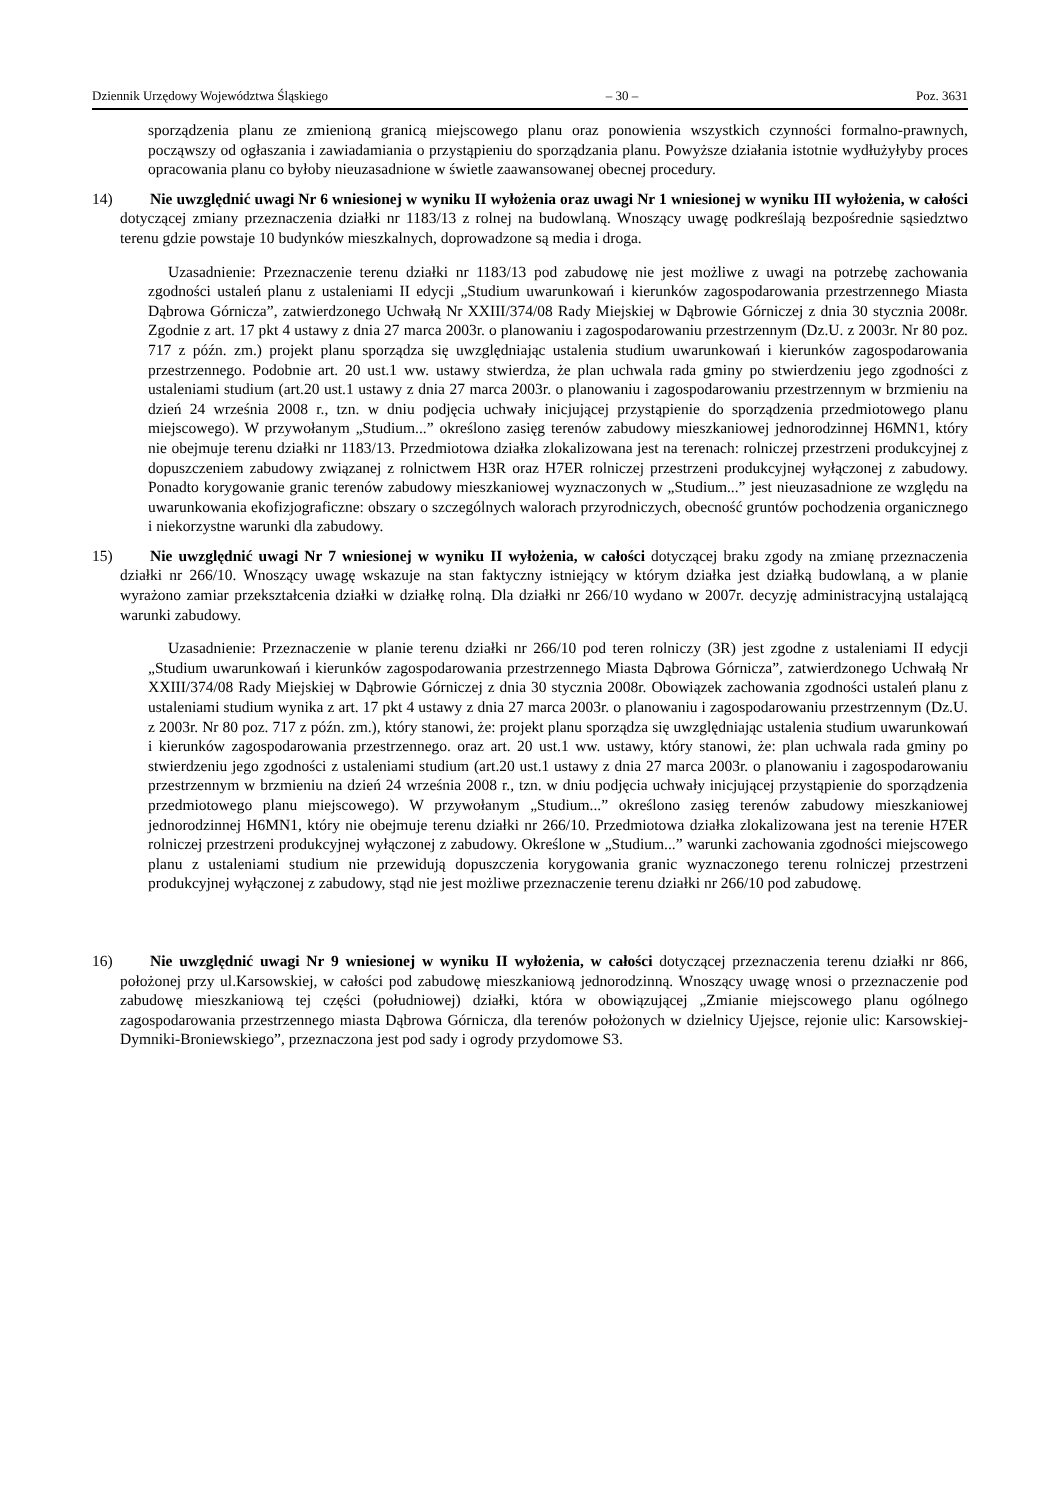Dziennik Urzędowy Województwa Śląskiego – 30 – Poz. 3631
sporządzenia planu ze zmienioną granicą miejscowego planu oraz ponowienia wszystkich czynności formalno-prawnych, począwszy od ogłaszania i zawiadamiania o przystąpieniu do sporządzania planu. Powyższe działania istotnie wydłużyłyby proces opracowania planu co byłoby nieuzasadnione w świetle zaawansowanej obecnej procedury.
14) Nie uwzględnić uwagi Nr 6 wniesionej w wyniku II wyłożenia oraz uwagi Nr 1 wniesionej w wyniku III wyłożenia, w całości dotyczącej zmiany przeznaczenia działki nr 1183/13 z rolnej na budowlaną. Wnoszący uwagę podkreślają bezpośrednie sąsiedztwo terenu gdzie powstaje 10 budynków mieszkalnych, doprowadzone są media i droga.
Uzasadnienie: Przeznaczenie terenu działki nr 1183/13 pod zabudowę nie jest możliwe z uwagi na potrzebę zachowania zgodności ustaleń planu z ustaleniami II edycji „Studium uwarunkowań i kierunków zagospodarowania przestrzennego Miasta Dąbrowa Górnicza”, zatwierdzonego Uchwałą Nr XXIII/374/08 Rady Miejskiej w Dąbrowie Górniczej z dnia 30 stycznia 2008r. Zgodnie z art. 17 pkt 4 ustawy z dnia 27 marca 2003r. o planowaniu i zagospodarowaniu przestrzennym (Dz.U. z 2003r. Nr 80 poz. 717 z późn. zm.) projekt planu sporządza się uwzględniając ustalenia studium uwarunkowań i kierunków zagospodarowania przestrzennego. Podobnie art. 20 ust.1 ww. ustawy stwierdza, że plan uchwala rada gminy po stwierdzeniu jego zgodności z ustaleniami studium (art.20 ust.1 ustawy z dnia 27 marca 2003r. o planowaniu i zagospodarowaniu przestrzennym w brzmieniu na dzień 24 września 2008 r., tzn. w dniu podjęcia uchwały inicjującej przystąpienie do sporządzenia przedmiotowego planu miejscowego). W przywołanym „Studium...” określono zasięg terenów zabudowy mieszkaniowej jednorodzinnej H6MN1, który nie obejmuje terenu działki nr 1183/13. Przedmiotowa działka zlokalizowana jest na terenach: rolniczej przestrzeni produkcyjnej z dopuszczeniem zabudowy związanej z rolnictwem H3R oraz H7ER rolniczej przestrzeni produkcyjnej wyłączonej z zabudowy. Ponadto korygowanie granic terenów zabudowy mieszkaniowej wyznaczonych w „Studium...” jest nieuzasadnione ze względu na uwarunkowania ekofizjograficzne: obszary o szczególnych walorach przyrodniczych, obecność gruntów pochodzenia organicznego i niekorzystne warunki dla zabudowy.
15) Nie uwzględnić uwagi Nr 7 wniesionej w wyniku II wyłożenia, w całości dotyczącej braku zgody na zmianę przeznaczenia działki nr 266/10. Wnoszący uwagę wskazuje na stan faktyczny istniejący w którym działka jest działką budowlaną, a w planie wyrażono zamiar przekształcenia działki w działkę rolną. Dla działki nr 266/10 wydano w 2007r. decyzję administracyjną ustalającą warunki zabudowy.
Uzasadnienie: Przeznaczenie w planie terenu działki nr 266/10 pod teren rolniczy (3R) jest zgodne z ustaleniami II edycji „Studium uwarunkowań i kierunków zagospodarowania przestrzennego Miasta Dąbrowa Górnicza”, zatwierdzonego Uchwałą Nr XXIII/374/08 Rady Miejskiej w Dąbrowie Górniczej z dnia 30 stycznia 2008r. Obowiązek zachowania zgodności ustaleń planu z ustaleniami studium wynika z art. 17 pkt 4 ustawy z dnia 27 marca 2003r. o planowaniu i zagospodarowaniu przestrzennym (Dz.U. z 2003r. Nr 80 poz. 717 z późn. zm.), który stanowi, że: projekt planu sporządza się uwzględniając ustalenia studium uwarunkowań i kierunków zagospodarowania przestrzennego. oraz art. 20 ust.1 ww. ustawy, który stanowi, że: plan uchwala rada gminy po stwierdzeniu jego zgodności z ustaleniami studium (art.20 ust.1 ustawy z dnia 27 marca 2003r. o planowaniu i zagospodarowaniu przestrzennym w brzmieniu na dzień 24 września 2008 r., tzn. w dniu podjęcia uchwały inicjującej przystąpienie do sporządzenia przedmiotowego planu miejscowego). W przywołanym „Studium...” określono zasięg terenów zabudowy mieszkaniowej jednorodzinnej H6MN1, który nie obejmuje terenu działki nr 266/10. Przedmiotowa działka zlokalizowana jest na terenie H7ER rolniczej przestrzeni produkcyjnej wyłączonej z zabudowy. Określone w „Studium...” warunki zachowania zgodności miejscowego planu z ustaleniami studium nie przewidują dopuszczenia korygowania granic wyznaczonego terenu rolniczej przestrzeni produkcyjnej wyłączonej z zabudowy, stąd nie jest możliwe przeznaczenie terenu działki nr 266/10 pod zabudowę.
16) Nie uwzględnić uwagi Nr 9 wniesionej w wyniku II wyłożenia, w całości dotyczącej przeznaczenia terenu działki nr 866, położonej przy ul.Karsowskiej, w całości pod zabudowę mieszkaniową jednorodzinną. Wnoszący uwagę wnosi o przeznaczenie pod zabudowę mieszkaniową tej części (południowej) działki, która w obowiązującej „Zmianie miejscowego planu ogólnego zagospodarowania przestrzennego miasta Dąbrowa Górnicza, dla terenów położonych w dzielnicy Ujejsce, rejonie ulic: Karsowskiej-Dymniki-Broniewskiego”, przeznaczona jest pod sady i ogrody przydomowe S3.